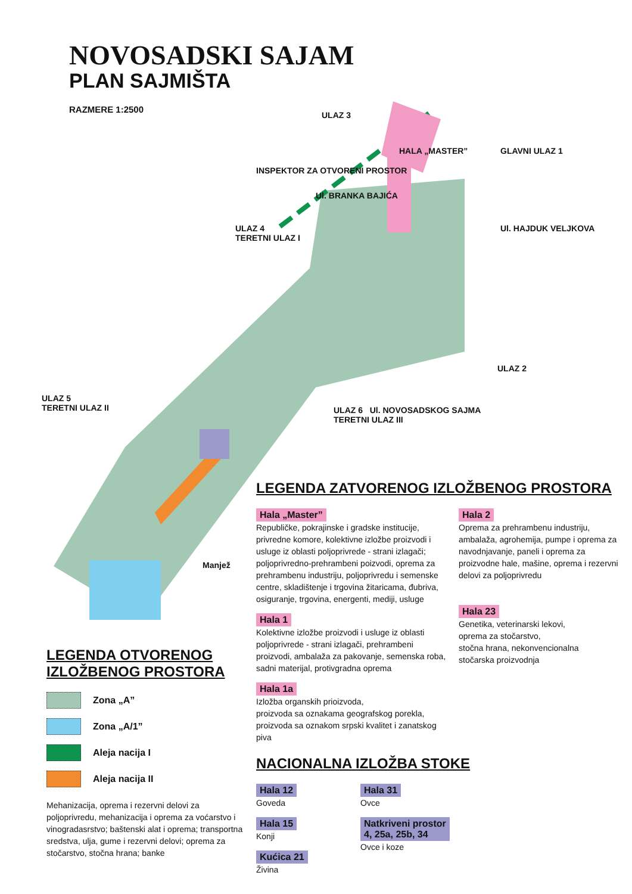NOVOSADSKI SAJAM
PLAN SAJMIŠTA
RAZMERE 1:2500
ULAZ 3
HALA „MASTER” GLAVNI ULAZ 1
INSPEKTOR ZA OTVORENI PROSTOR
ULAZ 4
TERETNI ULAZ I
Ul. BRANKA BAJIĆA
Ul. HAJDUK VELJKOVA
ULAZ 2
ULAZ 5
TERETNI ULAZ II
ULAZ 6 Ul. NOVOSADSKOG SAJMA
TERETNI ULAZ III
Manjež
LEGENDA ZATVORENOG IZLOŽBENOG PROSTORA
Hala „Master”
Republičke, pokrajinske i gradske institucije, privredne komore, kolektivne izložbe proizvodi i usluge iz oblasti poljoprivrede - strani izlagači; poljoprivredno-prehrambeni poizvodi, oprema za prehrambenu industriju, poljoprivredu i semenske centre, skladištenje i trgovina žitaricama, đubriva, osiguranje, trgovina, energenti, mediji, usluge
Hala 1
Kolektivne izložbe proizvodi i usluge iz oblasti poljoprivrede - strani izlagači, prehrambeni proizvodi, ambalaža za pakovanje, semenska roba, sadni materijal, protivgradna oprema
Hala 1a
Izložba organskih prioizvoda,
proizvoda sa oznakama geografskog porekla,
proizvoda sa oznakom srpski kvalitet i zanatskog piva
Hala 2
Oprema za prehrambenu industriju, ambalaža, agrohemija, pumpe i oprema za navodnjavanje, paneli i oprema za proizvodne hale, mašine, oprema i rezervni delovi za poljoprivredu
Hala 23
Genetika, veterinarski lekovi,
oprema za stočarstvo,
stočna hrana, nekonvencionalna
stočarska proizvodnja
NACIONALNA IZLOŽBA STOKE
Hala 12
Goveda
Hala 15
Konji
Kućica 21
Živina
Hala 31
Ovce
Natkriveni prostor
4, 25a, 25b, 34
Ovce i koze
LEGENDA OTVORENOG
IZLOŽBENOG PROSTORA
Zona „A”
Zona „A/1”
Aleja nacija I
Aleja nacija II
Mehanizacija, oprema i rezervni delovi za poljoprivredu, mehanizacija i oprema za voćarstvo i vinogradasrstvo; baštenski alat i oprema; transportna sredstva, ulja, gume i rezervni delovi; oprema za stočarstvo, stočna hrana; banke